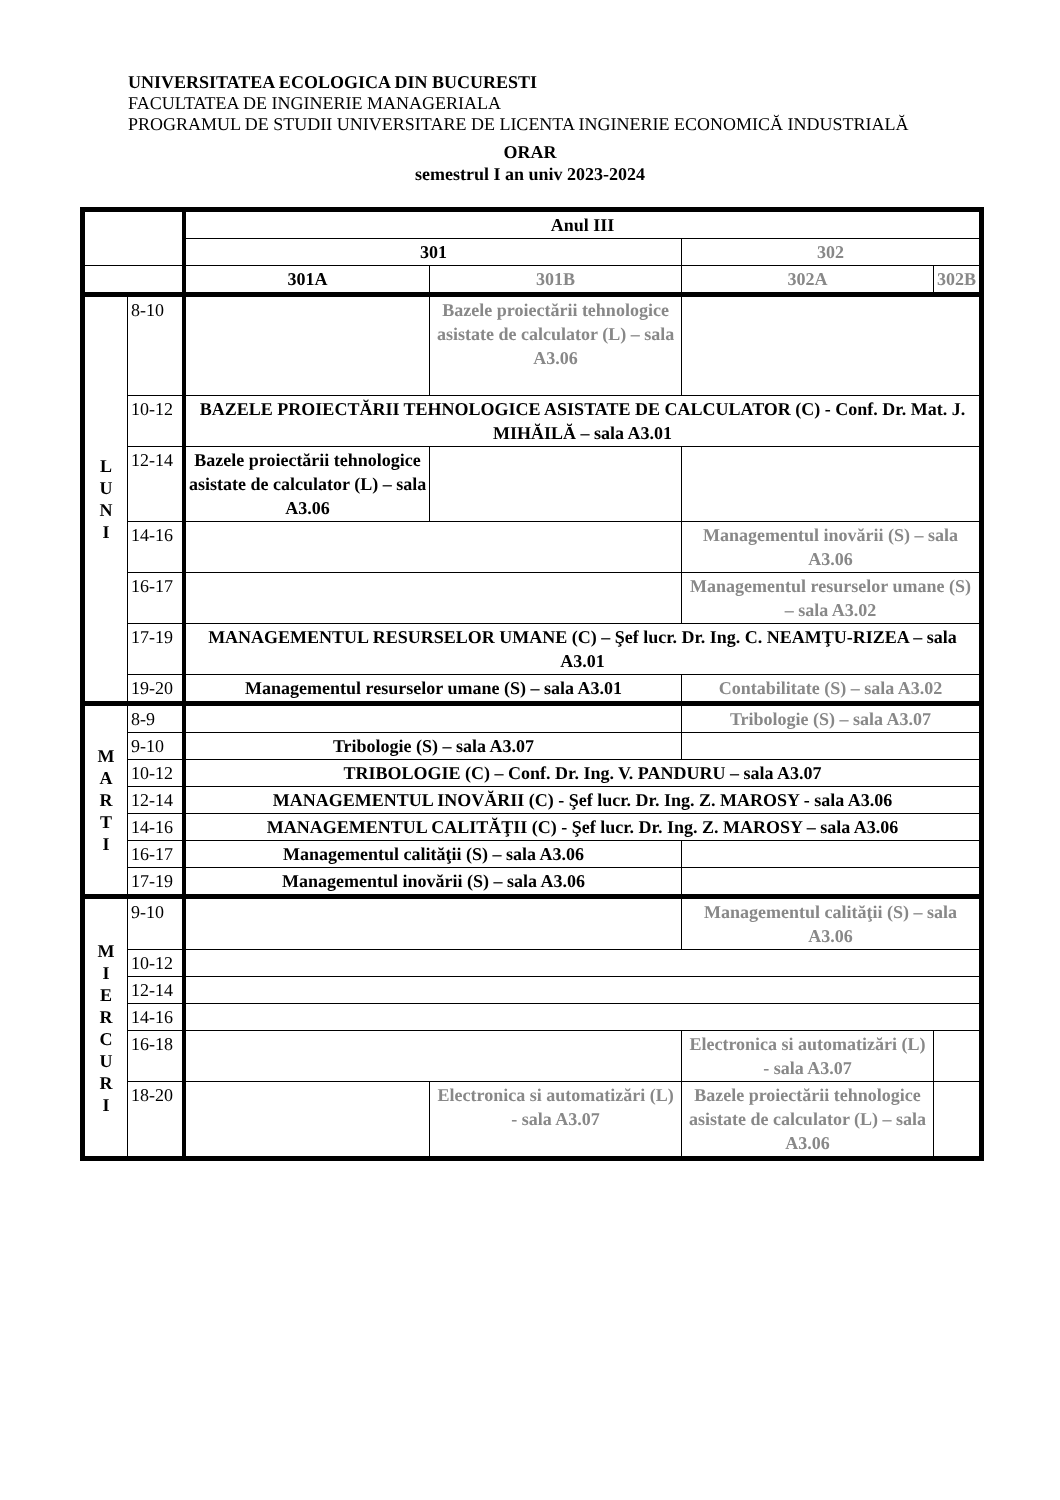UNIVERSITATEA ECOLOGICA DIN BUCURESTI
FACULTATEA DE INGINERIE MANAGERIALA
PROGRAMUL DE STUDII UNIVERSITARE DE LICENTA INGINERIE ECONOMICĂ INDUSTRIALĂ
ORAR
semestrul I an univ 2023-2024
| | | Anul III | | | |
| | | 301 | | 302 | |
| | | 301A | 301B | 302A | 302B |
| L U N I | 8-10 | | Bazele proiectării tehnologice asistate de calculator (L) – sala A3.06 | | |
| | 10-12 | BAZELE PROIECTĂRII TEHNOLOGICE ASISTATE DE CALCULATOR (C) - Conf. Dr. Mat. J. MIHĂILĂ – sala A3.01 | | | |
| | 12-14 | Bazele proiectării tehnologice asistate de calculator (L) – sala A3.06 | | | |
| | 14-16 | | | Managementul inovării (S) – sala A3.06 | |
| | 16-17 | | | Managementul resurselor umane (S) – sala A3.02 | |
| | 17-19 | MANAGEMENTUL RESURSELOR UMANE (C) – Şef lucr. Dr. Ing. C. NEAMŢU-RIZEA – sala A3.01 | | | |
| | 19-20 | Managementul resurselor umane (S) – sala A3.01 | | Contabilitate (S) – sala A3.02 | |
| M A R T I | 8-9 | | | Tribologie (S) – sala A3.07 | |
| | 9-10 | Tribologie (S) – sala A3.07 | | | |
| | 10-12 | TRIBOLOGIE (C) – Conf. Dr. Ing. V. PANDURU – sala A3.07 | | | |
| | 12-14 | MANAGEMENTUL INOVĂRII (C) - Şef lucr. Dr. Ing. Z. MAROSY - sala A3.06 | | | |
| | 14-16 | MANAGEMENTUL CALITĂŢII (C) - Şef lucr. Dr. Ing. Z. MAROSY – sala A3.06 | | | |
| | 16-17 | Managementul calităţii (S) – sala A3.06 | | | |
| | 17-19 | Managementul inovării (S) – sala A3.06 | | | |
| M I E R C U R I | 9-10 | | | Managementul calităţii (S) – sala A3.06 | |
| | 10-12 | | | | |
| | 12-14 | | | | |
| | 14-16 | | | | |
| | 16-18 | | | Electronica si automatizări (L) - sala A3.07 | |
| | 18-20 | | Electronica si automatizări (L) - sala A3.07 | Bazele proiectării tehnologice asistate de calculator (L) – sala A3.06 | |